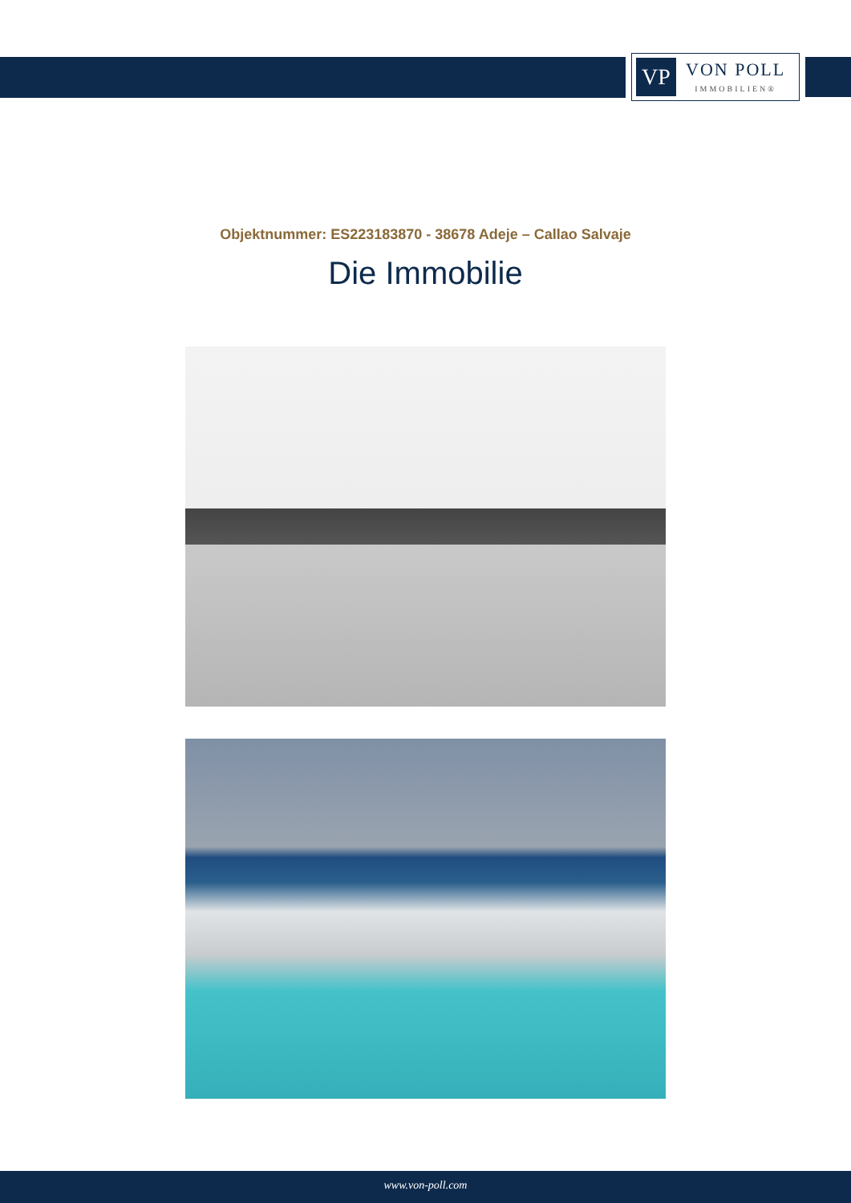VP
VON POLL
IMMOBILIEN®
Objektnummer: ES223183870 - 38678 Adeje – Callao Salvaje
Die Immobilie
www.von-poll.com